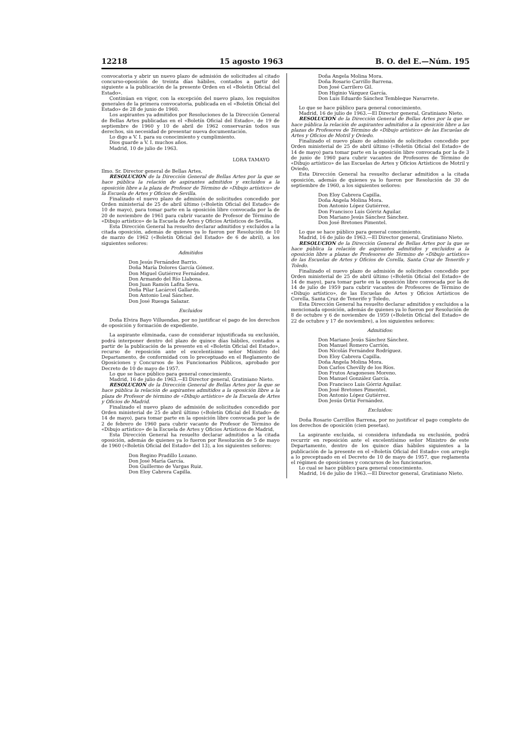12218 15 agosto 1963 B. O. del E.—Núm. 195
convocatoria y abrir un nuevo plazo de admisión de solicitudes al citado concurso-oposición de treinta días hábiles, contados a partir del siguiente a la publicación de la presente Orden en el «Boletín Oficial del Estado».
Continúan en vigor, con la excepción del nuevo plazo, los requisitos generales de la primera convocatoria, publicada en el «Boletín Oficial del Estado» de 28 de junio de 1960.
Los aspirantes ya admitidos por Resoluciones de la Dirección General de Bellas Artes publicadas en el «Boletín Oficial del Estado», de 19 de septiembre de 1960 y 10 de abril de 1962 conservarán todos sus derechos, sin necesidad de presentar nueva documentación.
Lo digo a V. I. para su conocimiento y cumplimiento.
Dios guarde a V. I. muchos años.
Madrid, 10 de julio de 1963.
LORA TAMAYO
Ilmo. Sr. Director general de Bellas Artes.
RESOLUCION de la Dirección General de Bellas Artes por la que se hace pública la relación de aspirantes admitidos y excluidos a la oposición libre a la plaza de Profesor de Término de «Dibujo artístico» de la Escuela de Artes y Oficios de Sevilla.
Finalizado el nuevo plazo de admisión de solicitudes concedido por Orden ministerial de 25 de abril último («Boletín Oficial del Estado» de 10 de mayo), para tomar parte en la oposición libre convocada por la de 20 de noviembre de 1961 para cubrir vacante de Profesor de Término de «Dibujo artístico» de la Escuela de Artes y Oficios Artísticos de Sevilla,
Esta Dirección General ha resuelto declarar admitidos y excluídos a la citada oposición, además de quienes ya lo fueron por Resolución de 10 de marzo de 1962 («Boletín Oficial del Estado» de 6 de abril), a los siguientes señores:
Admitidos
Don Jesús Fernández Barrio.
Doña María Dolores García Gómez.
Don Miguel Gutiérrez Fernández.
Don Armando del Río Llabona.
Don Juan Ramón Lafita Seva.
Doña Pilar Lacárcel Gallardo.
Don Antonio Leal Sánchez.
Don José Ruesga Salazar.
Excluidos
Doña Elvira Bayo Villuendas, por no justificar el pago de los derechos de oposición y formación de expediente.
La aspirante eliminada, caso de considerar injustificada su exclusión, podrá interponer dentro del plazo de quince días hábiles, contados a partir de la publicación de la presente en el «Boletín Oficial del Estado», recurso de reposición ante el excelentísimo señor Ministro del Departamento, de conformidad con lo preceptuado en el Reglamento de Oposiciones y Concursos de los Funcionarios Públicos, aprobado por Decreto de 10 de mayo de 1957.
Lo que se hace público para general conocimiento.
Madrid, 16 de julio de 1963.—El Director general, Gratiniano Nieto.
RESOLUCION de la Dirección General de Bellas Artes por la que se hace pública la relación de aspirantes admitidos a la oposición libre a la plaza de Profesor de término de «Dibujo artístico» de la Escuela de Artes y Oficios de Madrid.
Finalizado el nuevo plazo de admisión de solicitudes concedido por Orden ministerial de 25 de abril último («Boletín Oficial del Estado» de 14 de mayo), para tomar parte en la oposición libre convocada por la de 2 de febrero de 1960 para cubrir vacante de Profesor de Término de «Dibujo artístico» de la Escuela de Artes y Oficios Artísticos de Madrid,
Esta Dirección General ha resuelto declarar admitidos a la citada oposición, además de quienes ya lo fueron por Resolución de 5 de mayo de 1960 («Boletín Oficial del Estado» del 13), a los siguientes señores:
Don Regino Pradillo Lozano.
Don José María García.
Don Guillermo de Vargas Ruiz.
Don Eloy Cabrera Capilla.
Doña Angela Molina Mora.
Doña Rosario Carrillo Barrena.
Don José Carrilero Gil.
Don Higinio Vázquez García.
Don Luis Eduardo Sánchez Tembleque Navarrete.
Lo que se hace público para general conocimiento.
Madrid, 16 de julio de 1963.—El Director general, Gratiniano Nieto.
RESOLUCION de la Dirección General de Bellas Artes por la que se hace pública la relación de aspirantes admitidos a la oposición libre a las plazas de Profesores de Término de «Dibujo artístico» de las Escuelas de Artes y Oficios de Motril y Oviedo.
Finalizado el nuevo plazo de admisión de solicitudes concedido por Orden ministerial de 25 de abril último («Boletín Oficial del Estado» de 14 de mayo) para tomar parte en la oposición libre convocada por la de 3 de junio de 1960 para cubrir vacantes de Profesores de Término de «Dibujo artístico» de las Escuelas de Artes y Oficios Artísticos de Motril y Oviedo,
Esta Dirección General ha resuelto declarar admitidos a la citada oposición, además de quienes ya lo fueron por Resolución de 30 de septiembre de 1960, a los siguientes señores:
Don Eloy Cabrera Capilla.
Doña Angela Molina Mora.
Don Antonio López Gutiérrez.
Don Francisco Luis Górriz Aguilar.
Don Mariano Jesús Sánchez Sánchez.
Don José Bretones Pimentel.
Lo que se hace público para general conocimiento.
Madrid, 16 de julio de 1963.—El Director general, Gratiniano Nieto.
RESOLUCION de la Dirección General de Bellas Artes por la que se hace pública la relación de aspirantes admitidos y excluidos a la oposición libre a plazas de Profesores de Término de «Dibujo artístico» de las Escuelas de Artes y Oficios de Corella, Santa Cruz de Tenerife y Toledo.
Finalizado el nuevo plazo de admisión de solicitudes concedido por Orden ministerial de 25 de abril último («Boletín Oficial del Estado» de 14 de mayo), para tomar parte en la oposición libre convocada por la de 14 de julio de 1959 para cubrir vacantes de Profesores de Término de «Dibujo artístico», de las Escuelas de Artes y Oficios Artísticos de Corella, Santa Cruz de Tenerife y Toledo,
Esta Dirección General ha resuelto declarar admitidos y excluidos a la mencionada oposición, además de quienes ya lo fueron por Resolución de 8 de octubre y 6 de noviembre de 1959 («Boletín Oficial del Estado» de 22 de octubre y 17 de noviembre), a los siguientes señores:
Admitidos:
Don Mariano Jesús Sánchez Sánchez.
Don Manuel Romero Carrión.
Don Nicolás Fernández Rodríguez.
Don Eloy Cabrera Capilla.
Doña Angela Molina Mora.
Don Carlos Chevilly de los Ríos.
Don Frutos Aragoneses Moreno.
Don Manuel González García.
Don Francisco Luis Górriz Aguilar.
Don José Bretones Pimentel.
Don Antonio López Gutiérrez.
Don Jesús Ortiz Fernández.
Excluidos:
Doña Rosario Carrillos Barrena, por no justificar el pago completo de los derechos de oposición (cien pesetas).
La aspirante excluida, si considera infundada su exclusión, podrá recurrir en reposición ante el excelentísimo señor Ministro de este Departamento, dentro de los quince días hábiles siguientes a la publicación de la presente en el «Boletín Oficial del Estado» con arreglo a lo preceptuado en el Decreto de 10 de mayo de 1957, que reglamenta el régimen de oposiciones y concursos de los funcionarios.
Lo cual se hace público para general conocimiento.
Madrid, 16 de julio de 1963.—El Director general, Gratiniano Nieto.